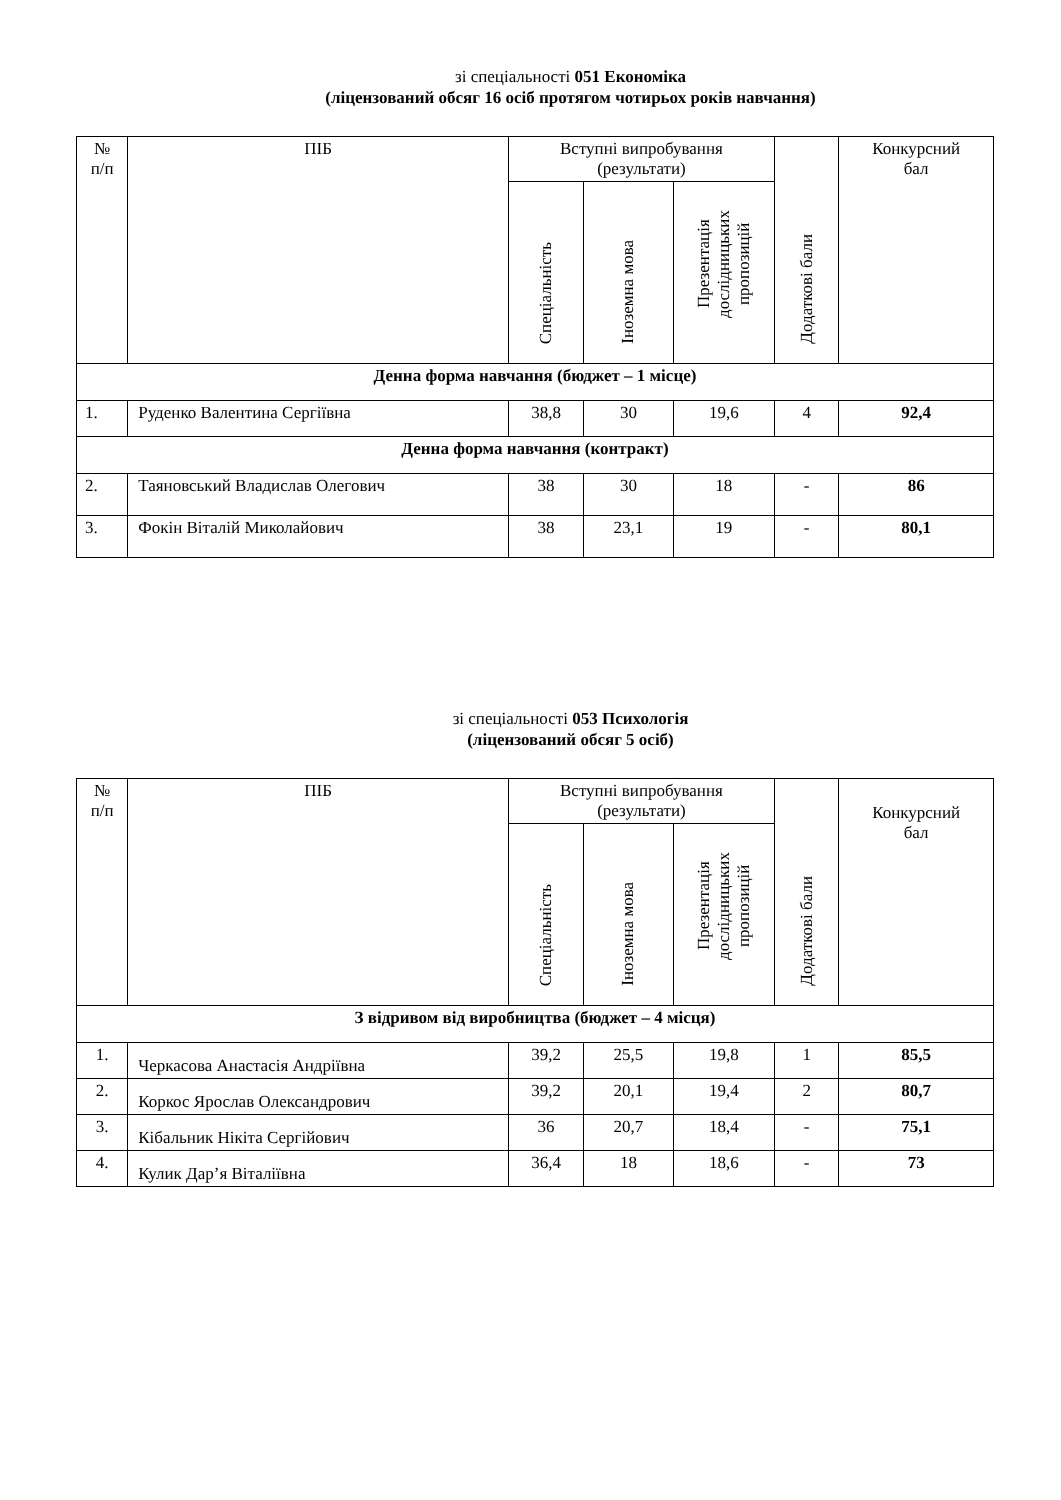зі спеціальності 051 Економіка
(ліцензований обсяг 16 осіб протягом чотирьох років навчання)
| № п/п | ПІБ | Вступні випробування (результати) | | | Додаткові бали | Конкурсний бал |
| --- | --- | --- | --- | --- | --- | --- |
| | | Спеціальність | Іноземна мова | Презентація дослідницьких пропозицій | | |
| Денна форма навчання (бюджет – 1 місце) | | | | | | |
| 1. | Руденко Валентина Сергіївна | 38,8 | 30 | 19,6 | 4 | 92,4 |
| Денна форма навчання (контракт) | | | | | | |
| 2. | Таяновський Владислав Олегович | 38 | 30 | 18 | - | 86 |
| 3. | Фокін Віталій Миколайович | 38 | 23,1 | 19 | - | 80,1 |
зі спеціальності 053 Психологія
(ліцензований обсяг 5 осіб)
| № п/п | ПІБ | Вступні випробування (результати) | | | Додаткові бали | Конкурсний бал |
| --- | --- | --- | --- | --- | --- | --- |
| | | Спеціальність | Іноземна мова | Презентація дослідницьких пропозицій | | |
| З відривом від виробництва (бюджет – 4 місця) | | | | | | |
| 1. | Черкасова Анастасія Андріївна | 39,2 | 25,5 | 19,8 | 1 | 85,5 |
| 2. | Коркос Ярослав Олександрович | 39,2 | 20,1 | 19,4 | 2 | 80,7 |
| 3. | Кібальник Нікіта Сергійович | 36 | 20,7 | 18,4 | - | 75,1 |
| 4. | Кулик Дар’я Віталіївна | 36,4 | 18 | 18,6 | - | 73 |